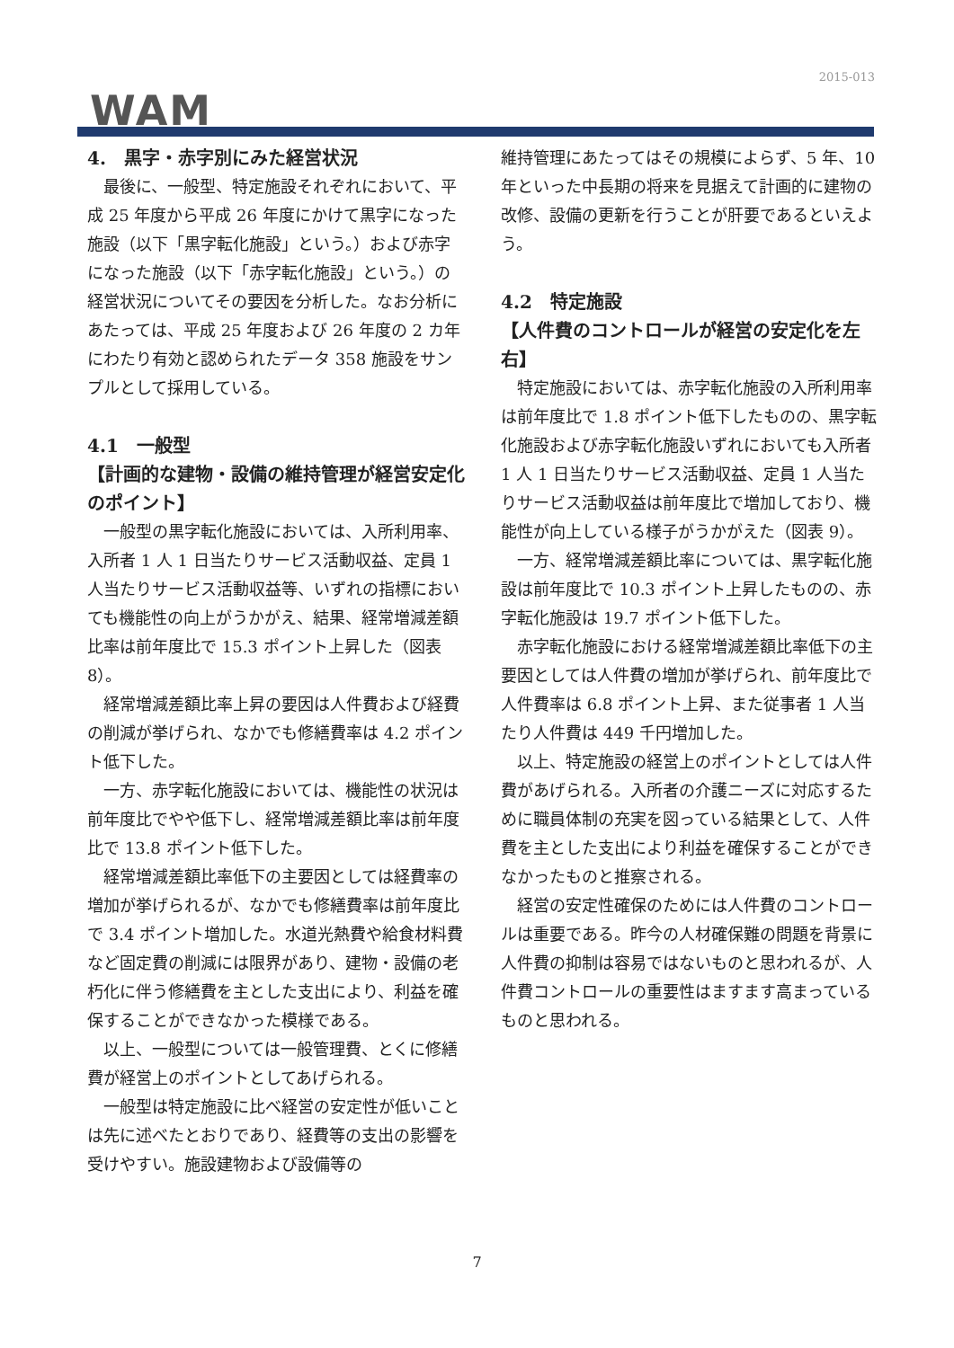2015-013
WAM
4.　黒字・赤字別にみた経営状況
最後に、一般型、特定施設それぞれにおいて、平成 25 年度から平成 26 年度にかけて黒字になった施設（以下「黒字転化施設」という。）および赤字になった施設（以下「赤字転化施設」という。）の経営状況についてその要因を分析した。なお分析にあたっては、平成 25 年度および 26 年度の 2 カ年にわたり有効と認められたデータ 358 施設をサンプルとして採用している。
4.1　一般型
【計画的な建物・設備の維持管理が経営安定化のポイント】
一般型の黒字転化施設においては、入所利用率、入所者 1 人 1 日当たりサービス活動収益、定員 1 人当たりサービス活動収益等、いずれの指標においても機能性の向上がうかがえ、結果、経常増減差額比率は前年度比で 15.3 ポイント上昇した（図表 8）。
経常増減差額比率上昇の要因は人件費および経費の削減が挙げられ、なかでも修繕費率は 4.2 ポイント低下した。
一方、赤字転化施設においては、機能性の状況は前年度比でやや低下し、経常増減差額比率は前年度比で 13.8 ポイント低下した。
経常増減差額比率低下の主要因としては経費率の増加が挙げられるが、なかでも修繕費率は前年度比で 3.4 ポイント増加した。水道光熱費や給食材料費など固定費の削減には限界があり、建物・設備の老朽化に伴う修繕費を主とした支出により、利益を確保することができなかった模様である。
以上、一般型については一般管理費、とくに修繕費が経営上のポイントとしてあげられる。
一般型は特定施設に比べ経営の安定性が低いことは先に述べたとおりであり、経費等の支出の影響を受けやすい。施設建物および設備等の
維持管理にあたってはその規模によらず、5 年、10 年といった中長期の将来を見据えて計画的に建物の改修、設備の更新を行うことが肝要であるといえよう。
4.2　特定施設
【人件費のコントロールが経営の安定化を左右】
特定施設においては、赤字転化施設の入所利用率は前年度比で 1.8 ポイント低下したものの、黒字転化施設および赤字転化施設いずれにおいても入所者 1 人 1 日当たりサービス活動収益、定員 1 人当たりサービス活動収益は前年度比で増加しており、機能性が向上している様子がうかがえた（図表 9）。
一方、経常増減差額比率については、黒字転化施設は前年度比で 10.3 ポイント上昇したものの、赤字転化施設は 19.7 ポイント低下した。
赤字転化施設における経常増減差額比率低下の主要因としては人件費の増加が挙げられ、前年度比で人件費率は 6.8 ポイント上昇、また従事者 1 人当たり人件費は 449 千円増加した。
以上、特定施設の経営上のポイントとしては人件費があげられる。入所者の介護ニーズに対応するために職員体制の充実を図っている結果として、人件費を主とした支出により利益を確保することができなかったものと推察される。
経営の安定性確保のためには人件費のコントロールは重要である。昨今の人材確保難の問題を背景に人件費の抑制は容易ではないものと思われるが、人件費コントロールの重要性はますます高まっているものと思われる。
7